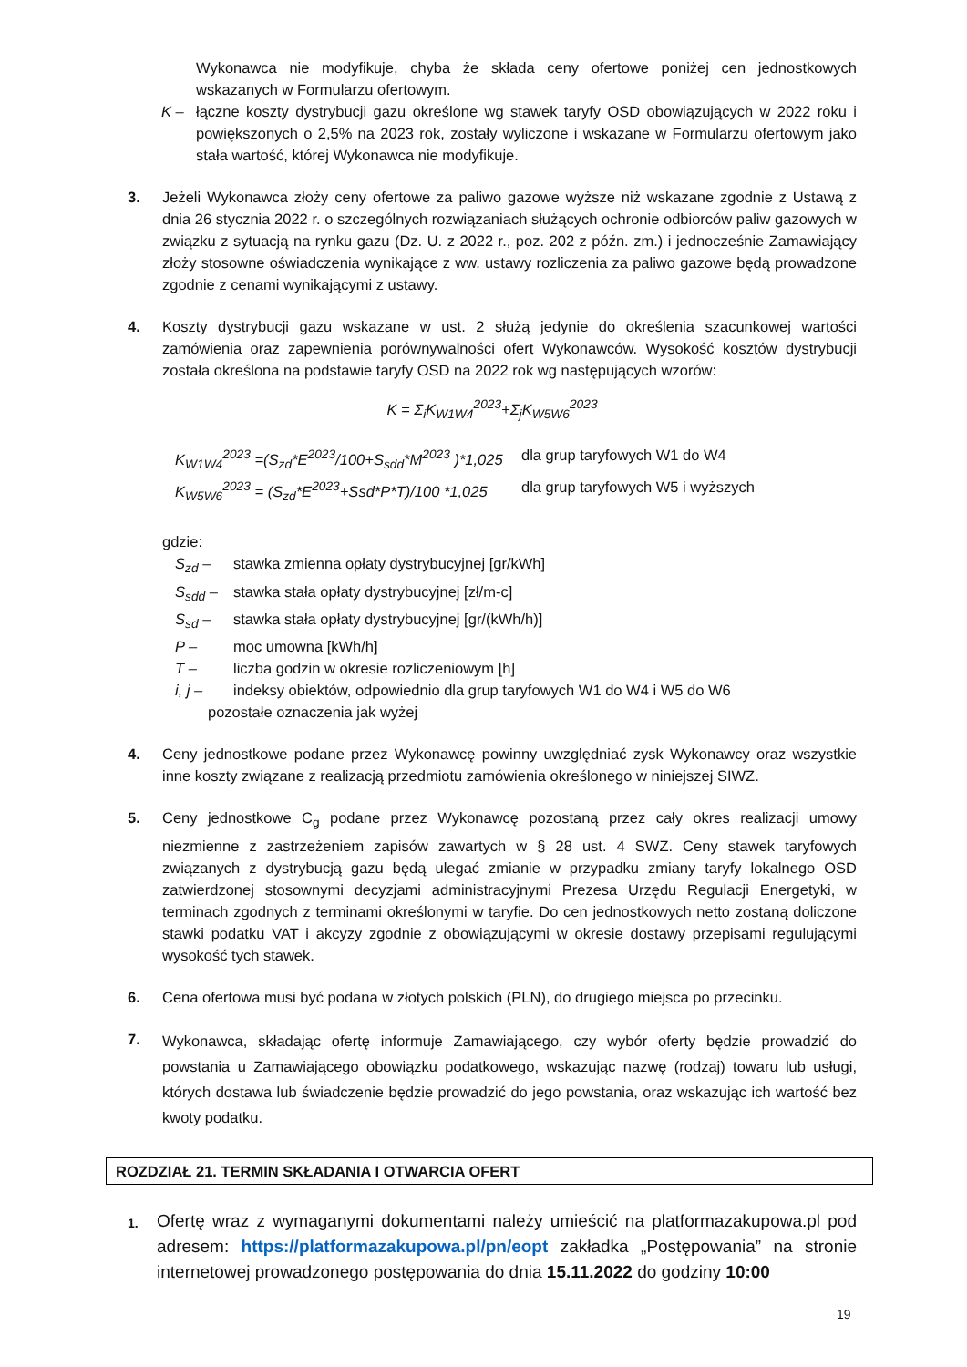Wykonawca nie modyfikuje, chyba że składa ceny ofertowe poniżej cen jednostkowych wskazanych w Formularzu ofertowym.
K – łączne koszty dystrybucji gazu określone wg stawek taryfy OSD obowiązujących w 2022 roku i powiększonych o 2,5% na 2023 rok, zostały wyliczone i wskazane w Formularzu ofertowym jako stała wartość, której Wykonawca nie modyfikuje.
3. Jeżeli Wykonawca złoży ceny ofertowe za paliwo gazowe wyższe niż wskazane zgodnie z Ustawą z dnia 26 stycznia 2022 r. o szczególnych rozwiązaniach służących ochronie odbiorców paliw gazowych w związku z sytuacją na rynku gazu (Dz. U. z 2022 r., poz. 202 z późn. zm.) i jednocześnie Zamawiający złoży stosowne oświadczenia wynikające z ww. ustawy rozliczenia za paliwo gazowe będą prowadzone zgodnie z cenami wynikającymi z ustawy.
4. Koszty dystrybucji gazu wskazane w ust. 2 służą jedynie do określenia szacunkowej wartości zamówienia oraz zapewnienia porównywalności ofert Wykonawców. Wysokość kosztów dystrybucji została określona na podstawie taryfy OSD na 2022 rok wg następujących wzorów:
K = Σ<sub>i</sub>K<sub>W1W4</sub><sup>2023</sup>+Σ<sub>j</sub>K<sub>W5W6</sub><sup>2023</sup>
K<sub>W1W4</sub><sup>2023</sup> =(S<sub>zd</sub>*E<sup>2023</sup>/100+S<sub>sdd</sub>*M<sup>2023</sup> )*1,025 dla grup taryfowych W1 do W4
K<sub>W5W6</sub><sup>2023</sup> = (S<sub>zd</sub>*E<sup>2023</sup>+Ssd*P*T)/100 *1,025 dla grup taryfowych W5 i wyższych
gdzie:
S<sub>zd</sub> – stawka zmienna opłaty dystrybucyjnej [gr/kWh]
S<sub>sdd</sub> – stawka stała opłaty dystrybucyjnej [zł/m-c]
S<sub>sd</sub> – stawka stała opłaty dystrybucyjnej [gr/(kWh/h)]
P – moc umowna [kWh/h]
T – liczba godzin w okresie rozliczeniowym [h]
i, j – indeksy obiektów, odpowiednio dla grup taryfowych W1 do W4 i W5 do W6
pozostałe oznaczenia jak wyżej
4. Ceny jednostkowe podane przez Wykonawcę powinny uwzględniać zysk Wykonawcy oraz wszystkie inne koszty związane z realizacją przedmiotu zamówienia określonego w niniejszej SIWZ.
5. Ceny jednostkowe C<sub>g</sub> podane przez Wykonawcę pozostaną przez cały okres realizacji umowy niezmienne z zastrzeżeniem zapisów zawartych w § 28 ust. 4 SWZ. Ceny stawek taryfowych związanych z dystrybucją gazu będą ulegać zmianie w przypadku zmiany taryfy lokalnego OSD zatwierdzonej stosownymi decyzjami administracyjnymi Prezesa Urzędu Regulacji Energetyki, w terminach zgodnych z terminami określonymi w taryfie. Do cen jednostkowych netto zostaną doliczone stawki podatku VAT i akcyzy zgodnie z obowiązującymi w okresie dostawy przepisami regulującymi wysokość tych stawek.
6. Cena ofertowa musi być podana w złotych polskich (PLN), do drugiego miejsca po przecinku.
7.
Wykonawca, składając ofertę informuje Zamawiającego, czy wybór oferty będzie prowadzić do powstania u Zamawiającego obowiązku podatkowego, wskazując nazwę (rodzaj) towaru lub usługi, których dostawa lub świadczenie będzie prowadzić do jego powstania, oraz wskazując ich wartość bez kwoty podatku.
ROZDZIAŁ 21. TERMIN SKŁADANIA I OTWARCIA OFERT
1.
Ofertę wraz z wymaganymi dokumentami należy umieścić na platformazakupowa.pl pod adresem: https://platformazakupowa.pl/pn/eopt zakładka „Postępowania” na stronie internetowej prowadzonego postępowania do dnia 15.11.2022 do godziny 10:00
19